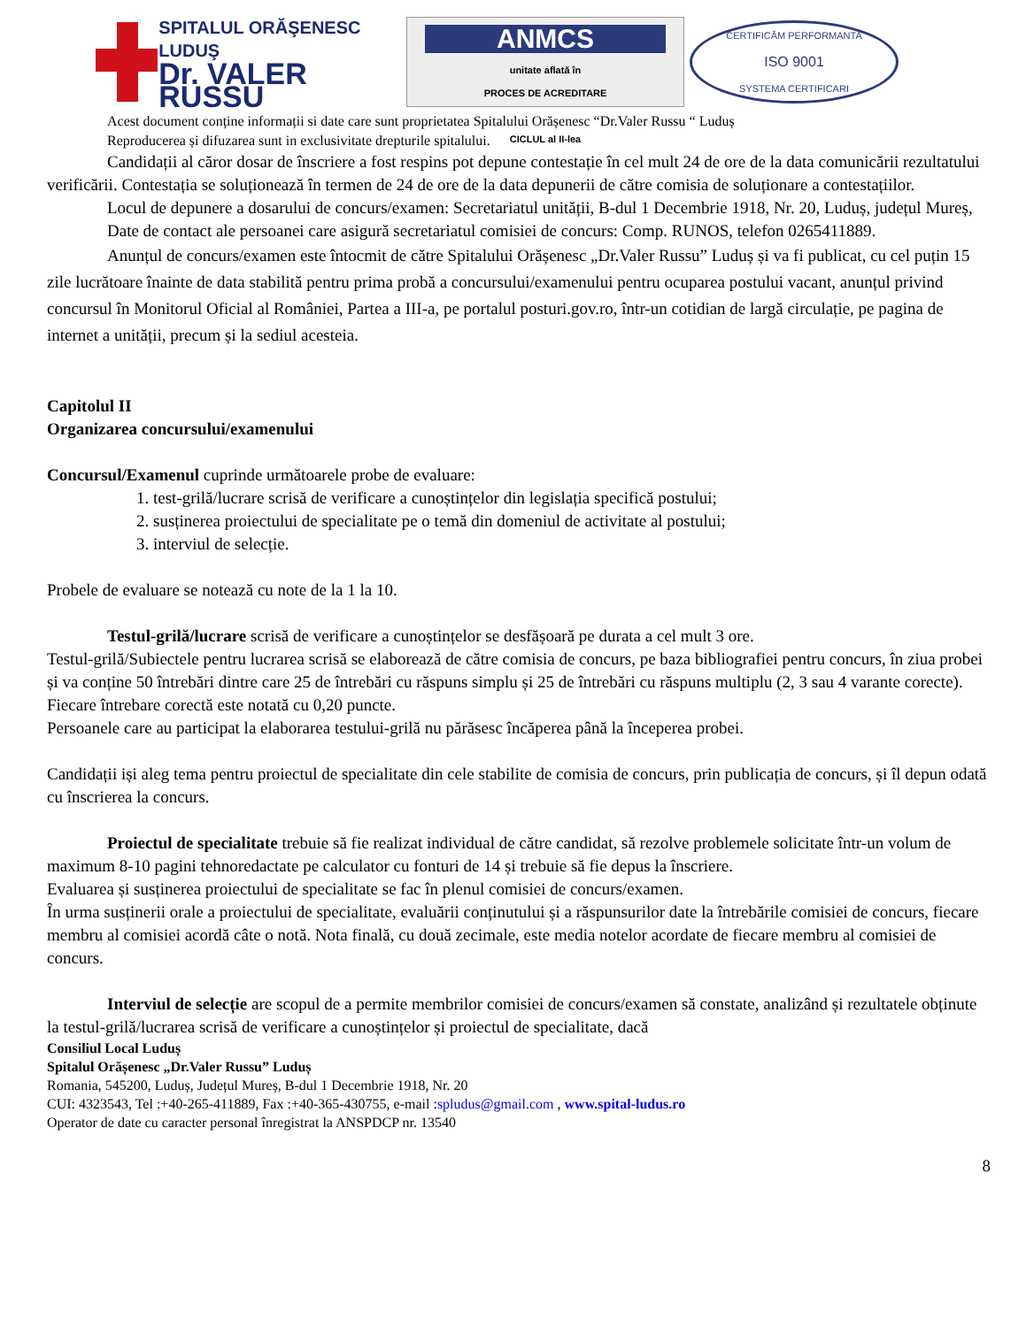SPITALUL ORĂŞENESC LUDUŞ
Dr. VALER RUSSU
ANMCS
unitate aflată în
PROCES DE ACREDITARE
CICLUL al II-lea
CERTIFICĂM PERFORMANTA
ISO 9001
SYSTEMA CERTIFICARI
Acest document conține informații si date care sunt proprietatea Spitalului Orășenesc “Dr.Valer Russu “ Luduș
Reproducerea și difuzarea sunt in exclusivitate drepturile spitalului.
Candidații al căror dosar de înscriere a fost respins pot depune contestație în cel mult 24 de ore de la data comunicării rezultatului verificării. Contestația se soluționează în termen de 24 de ore de la data depunerii de către comisia de soluționare a contestațiilor.
Locul de depunere a dosarului de concurs/examen: Secretariatul unității, B-dul 1 Decembrie 1918, Nr. 20, Luduș, județul Mureș,
Date de contact ale persoanei care asigură secretariatul comisiei de concurs: Comp. RUNOS, telefon 0265411889.
Anunțul de concurs/examen este întocmit de către Spitalului Orășenesc „Dr.Valer Russu” Luduș și va fi publicat, cu cel puțin 15 zile lucrătoare înainte de data stabilită pentru prima probă a concursului/examenului pentru ocuparea postului vacant, anunțul privind concursul în Monitorul Oficial al României, Partea a III-a, pe portalul posturi.gov.ro, într-un cotidian de largă circulație, pe pagina de internet a unității, precum și la sediul acesteia.
Capitolul II
Organizarea concursului/examenului
Concursul/Examenul cuprinde următoarele probe de evaluare:
1. test-grilă/lucrare scrisă de verificare a cunoștințelor din legislația specifică postului;
2. susținerea proiectului de specialitate pe o temă din domeniul de activitate al postului;
3. interviul de selecție.
Probele de evaluare se notează cu note de la 1 la 10.
Testul-grilă/lucrare scrisă de verificare a cunoștințelor se desfășoară pe durata a cel mult 3 ore.
Testul-grilă/Subiectele pentru lucrarea scrisă se elaborează de către comisia de concurs, pe baza bibliografiei pentru concurs, în ziua probei și va conține 50 întrebări dintre care 25 de întrebări cu răspuns simplu și 25 de întrebări cu răspuns multiplu (2, 3 sau 4 varante corecte). Fiecare întrebare corectă este notată cu 0,20 puncte.
Persoanele care au participat la elaborarea testului-grilă nu părăsesc încăperea până la începerea probei.
Candidații iși aleg tema pentru proiectul de specialitate din cele stabilite de comisia de concurs, prin publicația de concurs, și îl depun odată cu înscrierea la concurs.
Proiectul de specialitate trebuie să fie realizat individual de către candidat, să rezolve problemele solicitate într-un volum de maximum 8-10 pagini tehnoredactate pe calculator cu fonturi de 14 și trebuie să fie depus la înscriere.
Evaluarea și susținerea proiectului de specialitate se fac în plenul comisiei de concurs/examen.
În urma susținerii orale a proiectului de specialitate, evaluării conținutului și a răspunsurilor date la întrebările comisiei de concurs, fiecare membru al comisiei acordă câte o notă. Nota finală, cu două zecimale, este media notelor acordate de fiecare membru al comisiei de concurs.
Interviul de selecție are scopul de a permite membrilor comisiei de concurs/examen să constate, analizând și rezultatele obținute la testul-grilă/lucrarea scrisă de verificare a cunoștințelor și proiectul de specialitate, dacă
Consiliul Local Luduș
Spitalul Orășenesc „Dr.Valer Russu” Luduș
Romania, 545200, Luduș, Județul Mureș, B-dul 1 Decembrie 1918, Nr. 20
CUI: 4323543, Tel :+40-265-411889, Fax :+40-365-430755, e-mail :spludus@gmail.com , www.spital-ludus.ro
Operator de date cu caracter personal înregistrat la ANSPDCP nr. 13540
8